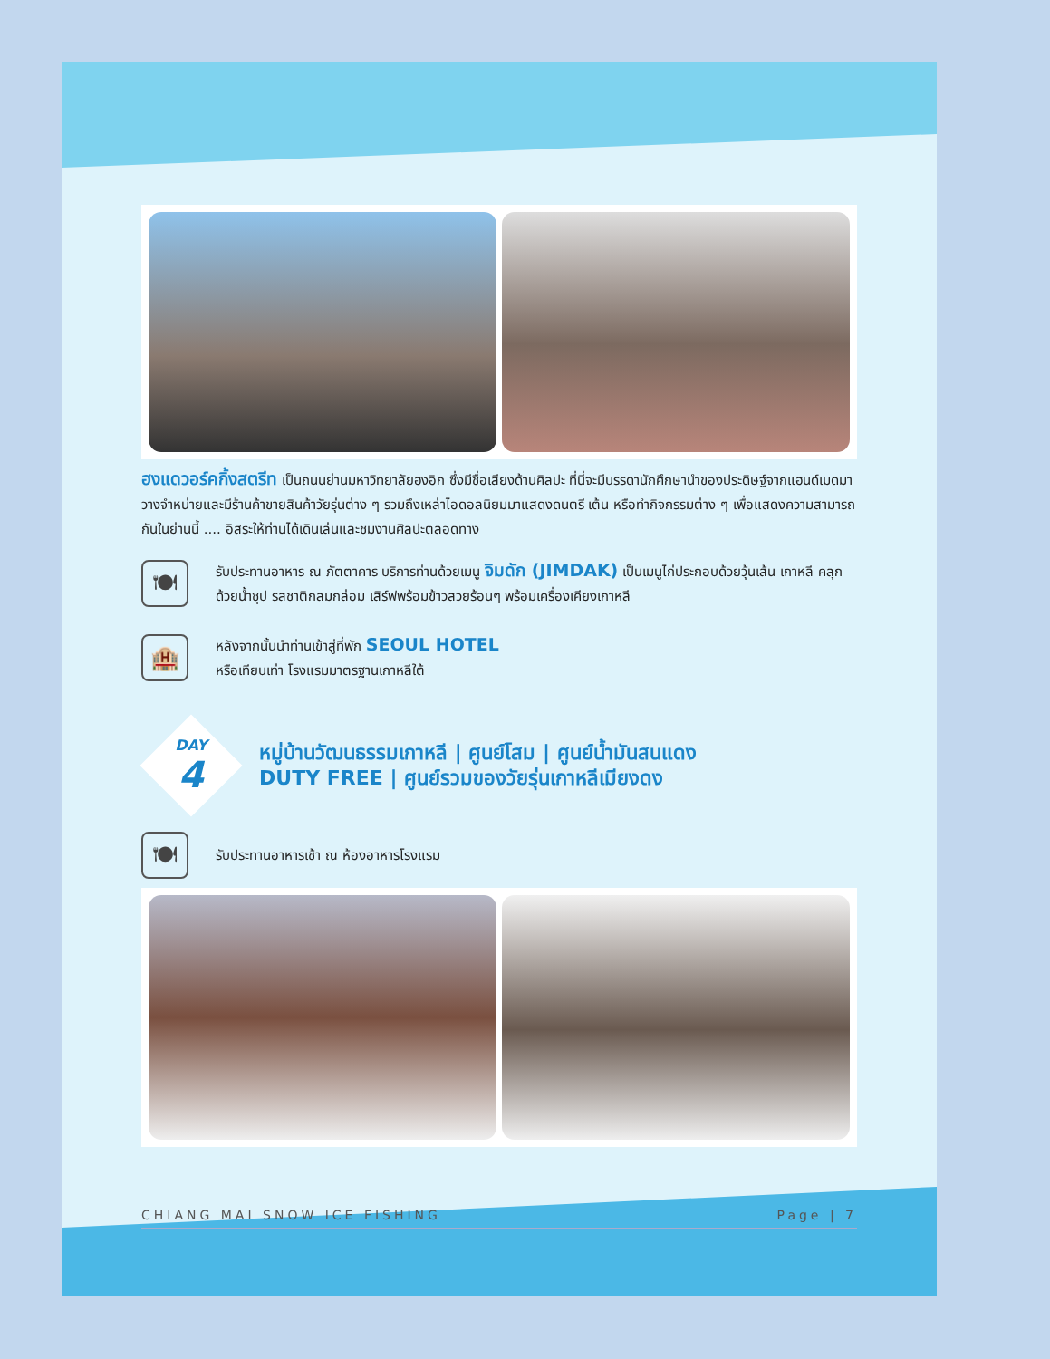ฮงแดวอร์คกิ้งสตรีท เป็นถนนย่านมหาวิทยาลัยฮงอิก ซึ่งมีชื่อเสียงด้านศิลปะ ที่นี่จะมีบรรดานักศึกษานำของประดิษฐ์จากแฮนด์เมดมาวางจำหน่ายและมีร้านค้าขายสินค้าวัยรุ่นต่าง ๆ รวมถึงเหล่าไอดอลนิยมมาแสดงดนตรี เต้น หรือทำกิจกรรมต่าง ๆ เพื่อแสดงความสามารถกันในย่านนี้ .... อิสระให้ท่านได้เดินเล่นและชมงานศิลปะตลอดทาง
🍽
รับประทานอาหาร ณ ภัตตาคาร บริการท่านด้วยเมนู จิมดัก (JIMDAK) เป็นเมนูไก่ประกอบด้วยวุ้นเส้น เกาหลี คลุกด้วยน้ำซุป รสชาติกลมกล่อม เสิร์ฟพร้อมข้าวสวยร้อนๆ พร้อมเครื่องเคียงเกาหลี
🏨
หลังจากนั้นนำท่านเข้าสู่ที่พัก SEOUL HOTEL
หรือเทียบเท่า โรงแรมมาตรฐานเกาหลีใต้
DAY
4
หมู่บ้านวัฒนธรรมเกาหลี | ศูนย์โสม | ศูนย์น้ำมันสนแดง
DUTY FREE | ศูนย์รวมของวัยรุ่นเกาหลีเมียงดง
🍽
รับประทานอาหารเช้า ณ ห้องอาหารโรงแรม
CHIANG MAI SNOW ICE FISHING Page | 7